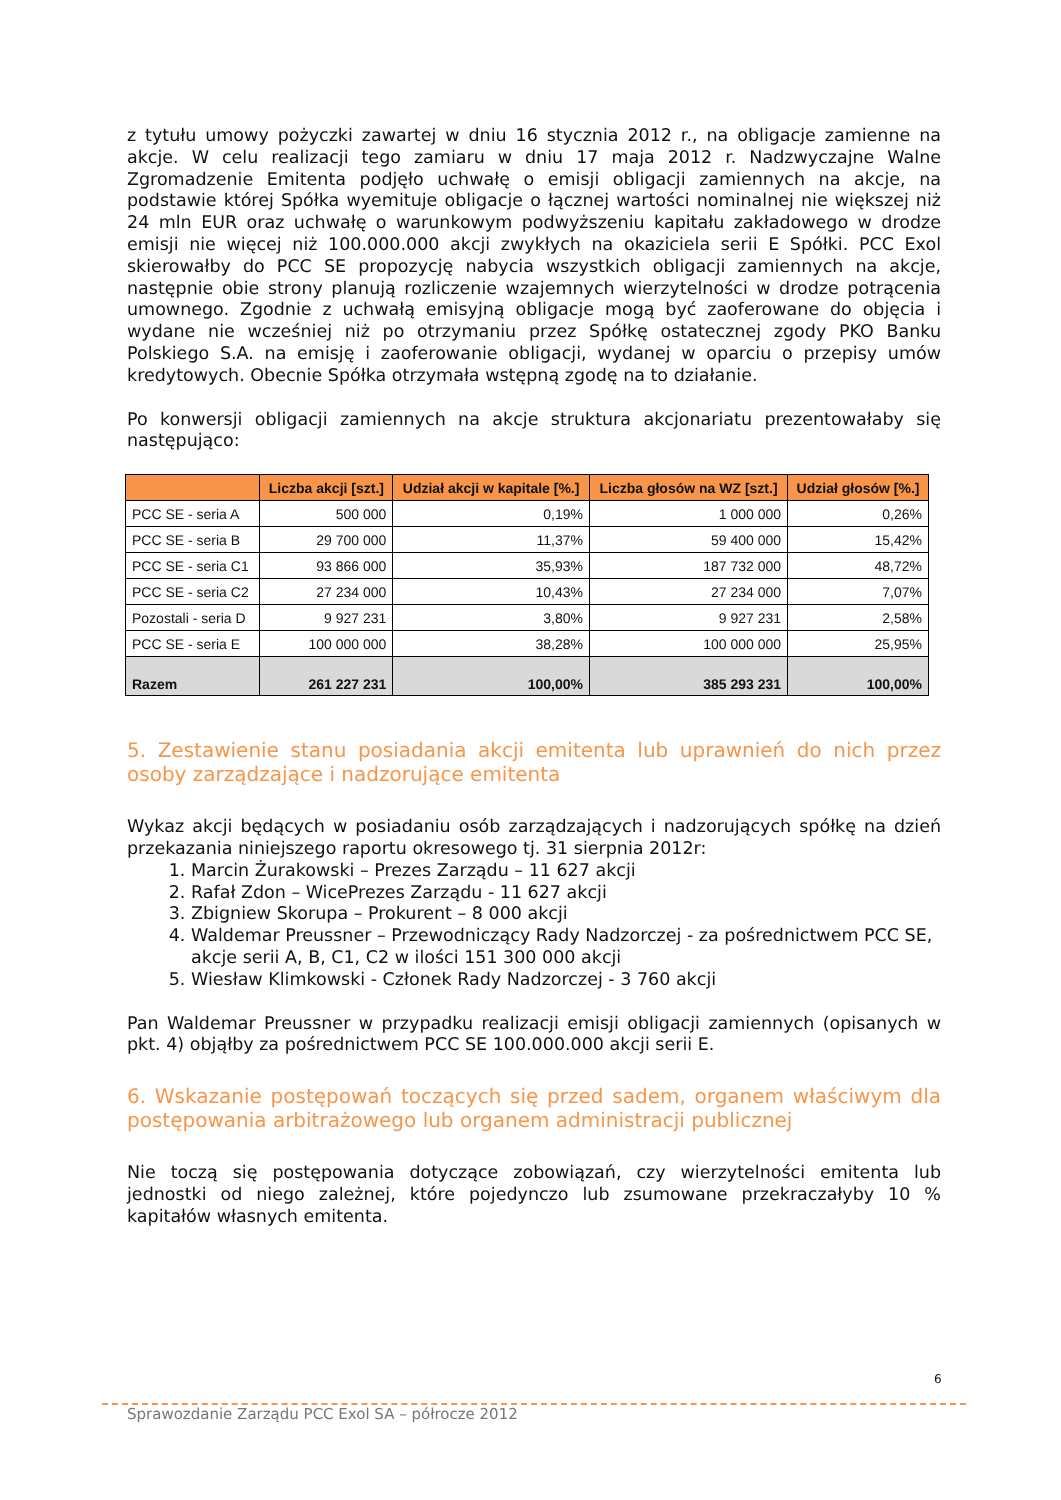z tytułu umowy pożyczki zawartej w dniu 16 stycznia 2012 r., na obligacje zamienne na akcje. W celu realizacji tego zamiaru w dniu 17 maja 2012 r. Nadzwyczajne Walne Zgromadzenie Emitenta podjęło uchwałę o emisji obligacji zamiennych na akcje, na podstawie której Spółka wyemituje obligacje o łącznej wartości nominalnej nie większej niż 24 mln EUR oraz uchwałę o warunkowym podwyższeniu kapitału zakładowego w drodze emisji nie więcej niż 100.000.000 akcji zwykłych na okaziciela serii E Spółki. PCC Exol skierowałby do PCC SE propozycję nabycia wszystkich obligacji zamiennych na akcje, następnie obie strony planują rozliczenie wzajemnych wierzytelności w drodze potrącenia umownego. Zgodnie z uchwałą emisyjną obligacje mogą być zaoferowane do objęcia i wydane nie wcześniej niż po otrzymaniu przez Spółkę ostatecznej zgody PKO Banku Polskiego S.A. na emisję i zaoferowanie obligacji, wydanej w oparciu o przepisy umów kredytowych. Obecnie Spółka otrzymała wstępną zgodę na to działanie.
Po konwersji obligacji zamiennych na akcje struktura akcjonariatu prezentowałaby się następująco:
| | Liczba akcji [szt.] | Udział akcji w kapitale [%.] | Liczba głosów na WZ [szt.] | Udział głosów [%.] |
| --- | --- | --- | --- | --- |
| PCC SE - seria A | 500 000 | 0,19% | 1 000 000 | 0,26% |
| PCC SE - seria B | 29 700 000 | 11,37% | 59 400 000 | 15,42% |
| PCC SE - seria C1 | 93 866 000 | 35,93% | 187 732 000 | 48,72% |
| PCC SE - seria C2 | 27 234 000 | 10,43% | 27 234 000 | 7,07% |
| Pozostali - seria D | 9 927 231 | 3,80% | 9 927 231 | 2,58% |
| PCC SE - seria E | 100 000 000 | 38,28% | 100 000 000 | 25,95% |
| Razem | 261 227 231 | 100,00% | 385 293 231 | 100,00% |
5. Zestawienie stanu posiadania akcji emitenta lub uprawnień do nich przez osoby zarządzające i nadzorujące emitenta
Wykaz akcji będących w posiadaniu osób zarządzających i nadzorujących spółkę na dzień przekazania niniejszego raportu okresowego tj. 31 sierpnia 2012r:
1. Marcin Żurakowski – Prezes Zarządu – 11 627 akcji
2. Rafał Zdon – WicePrezes Zarządu - 11 627 akcji
3. Zbigniew Skorupa – Prokurent – 8 000 akcji
4. Waldemar Preussner – Przewodniczący Rady Nadzorczej - za pośrednictwem PCC SE, akcje serii A, B, C1, C2 w ilości 151 300 000 akcji
5. Wiesław Klimkowski - Członek Rady Nadzorczej - 3 760 akcji
Pan Waldemar Preussner w przypadku realizacji emisji obligacji zamiennych (opisanych w pkt. 4) objąłby za pośrednictwem PCC SE 100.000.000 akcji serii E.
6. Wskazanie postępowań toczących się przed sadem, organem właściwym dla postępowania arbitrażowego lub organem administracji publicznej
Nie toczą się postępowania dotyczące zobowiązań, czy wierzytelności emitenta lub jednostki od niego zależnej, które pojedynczo lub zsumowane przekraczałyby 10 % kapitałów własnych emitenta.
6
Sprawozdanie Zarządu PCC Exol SA – półrocze 2012